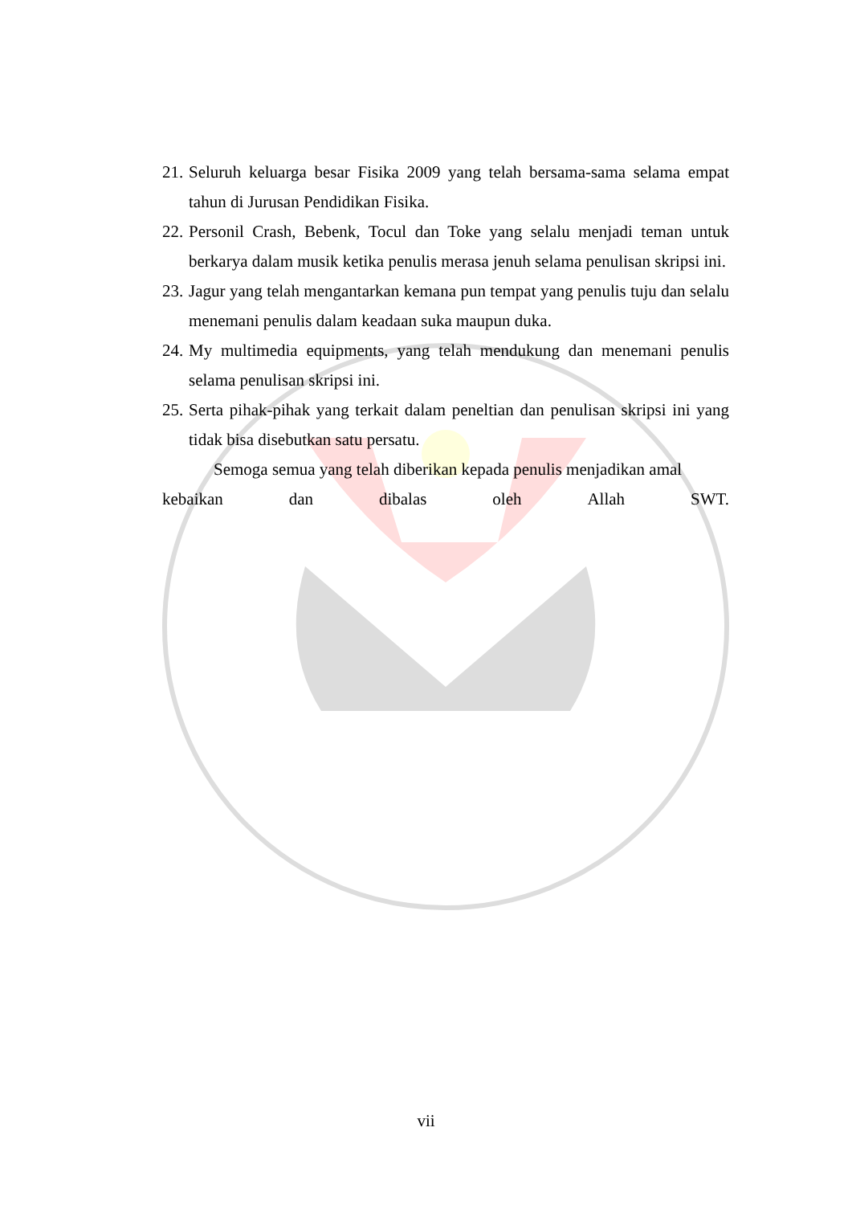21. Seluruh keluarga besar Fisika 2009 yang telah bersama-sama selama empat tahun di Jurusan Pendidikan Fisika.
22. Personil Crash, Bebenk, Tocul dan Toke yang selalu menjadi teman untuk berkarya dalam musik ketika penulis merasa jenuh selama penulisan skripsi ini.
23. Jagur yang telah mengantarkan kemana pun tempat yang penulis tuju dan selalu menemani penulis dalam keadaan suka maupun duka.
24. My multimedia equipments, yang telah mendukung dan menemani penulis selama penulisan skripsi ini.
25. Serta pihak-pihak yang terkait dalam peneltian dan penulisan skripsi ini yang tidak bisa disebutkan satu persatu.
Semoga semua yang telah diberikan kepada penulis menjadikan amal
kebaikan dan dibalas oleh Allah SWT.
vii